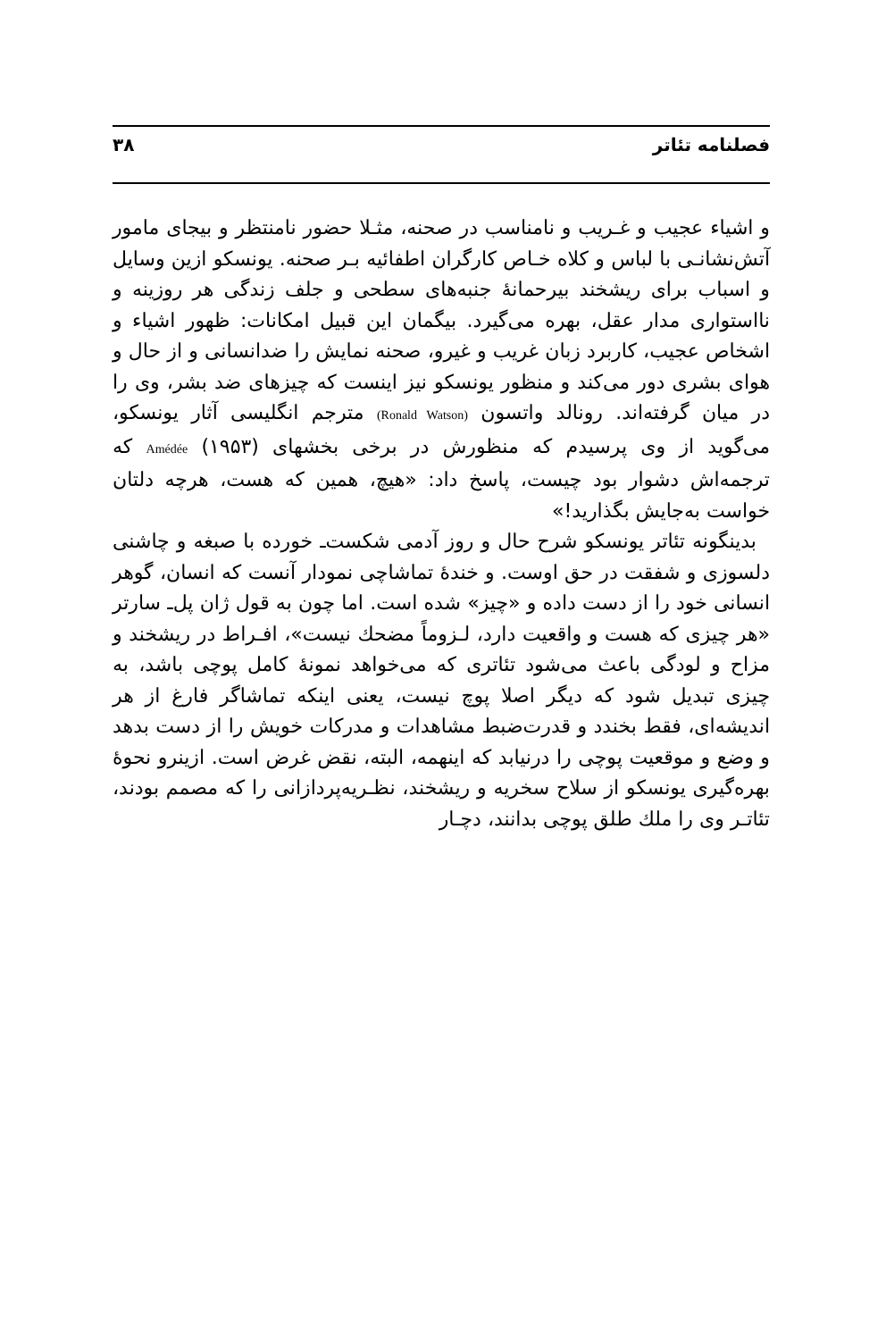فصلنامه تئاتر ۳۸
و اشیاء عجیب و غـریب و نامناسب در صحنه، مثـلا حضور نامنتظر و بیجای مامور آتش‌نشانـی با لباس و کلاه خـاص کارگران اطفائیه بـر صحنه. یونسکو ازین وسایل و اسباب برای ریشخند بیرحمانهٔ جنبه‌های سطحی و جلف زندگی هر روزینه و نااستواری مدار عقل، بهره می‌گیرد. بیگمان این قبیل امکانات: ظهور اشیاء و اشخاص عجیب، کاربرد زبان غریب و غیرو، صحنه نمایش را ضدانسانی و از حال و هوای بشری دور می‌کند و منظور یونسکو نیز اینست که چیزهای ضد بشر، وی را در میان گرفته‌اند. رونالد واتسون (Ronald Watson) مترجم انگلیسی آثار یونسکو، می‌گوید از وی پرسیدم که منظورش در برخی بخشهای Amédée (۱۹۵۳) که ترجمه‌اش دشوار بود چیست، پاسخ داد: «هیچ، همین که هست، هرچه دلتان خواست به‌جایش بگذارید!»
بدینگونه تئاتر یونسکو شرح حال و روز آدمی شکست‌ـ خورده با صبغه و چاشنی دلسوزی و شفقت در حق اوست. و خندهٔ تماشاچی نمودار آنست که انسان، گوهر انسانی خود را از دست داده و «چیز» شده است. اما چون به قول ژان پل‌ـ سارتر «هر چیزی که هست و واقعیت دارد، لـزوماً مضحك نیست»، افـراط در ریشخند و مزاح و لودگی باعث می‌شود تئاتری که می‌خواهد نمونهٔ کامل پوچی باشد، به چیزی تبدیل شود که دیگر اصلا پوچ نیست، یعنی اینکه تماشاگر فارغ از هر اندیشه‌ای، فقط بخندد و قدرت‌ضبط مشاهدات و مدرکات خویش را از دست بدهد و وضع و موقعیت پوچی را درنیابد که اینهمه، البته، نقض غرض است. ازینرو نحوهٔ بهره‌گیری یونسکو از سلاح سخریه و ریشخند، نظـریه‌پردازانی را که مصمم بودند، تئاتـر وی را ملك طلق پوچی بدانند، دچـار